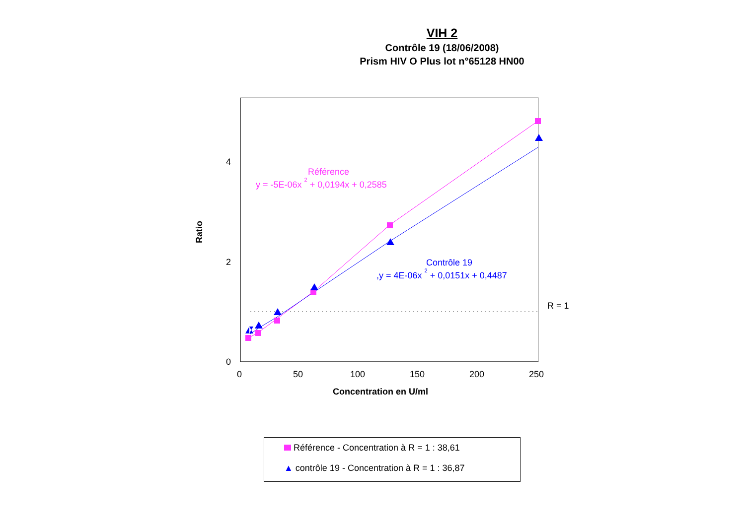VIH 2
Contrôle 19 (18/06/2008)
Prism HIV O Plus lot n°65128 HN00
0
2
4
0
50
100
150
200
250
Concentration en U/ml
Ratio
R = 1
Référence
y = -5E-06x 2 + 0,0194x + 0,2585
Contrôle 19
,y = 4E-06x 2 + 0,0151x + 0,4487
Référence - Concentration à R = 1 : 38,61
▲ contrôle 19 - Concentration à R = 1 : 36,87